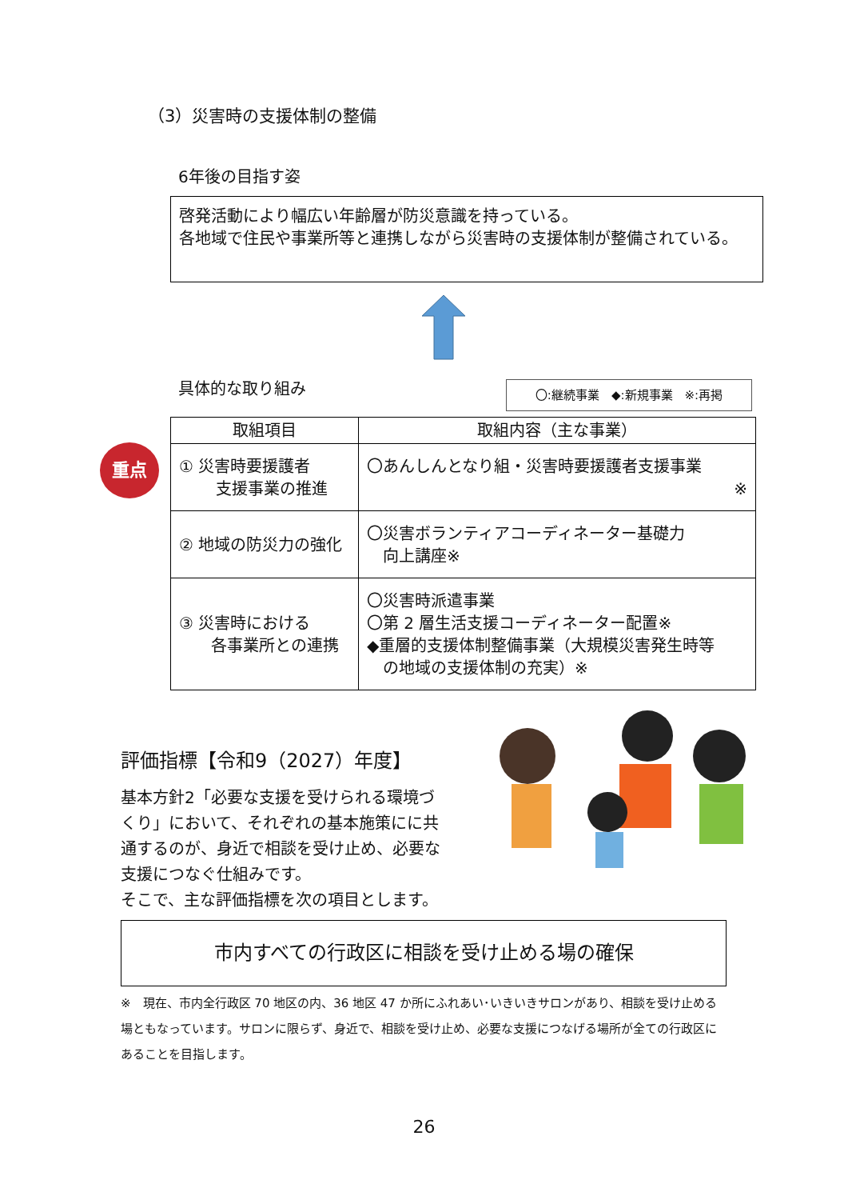（3）災害時の支援体制の整備
6年後の目指す姿
啓発活動により幅広い年齢層が防災意識を持っている。
各地域で住民や事業所等と連携しながら災害時の支援体制が整備されている。
具体的な取り組み 〇:継続事業　◆:新規事業　※:再掲
重点
| 取組項目 | 取組内容（主な事業） |
| --- | --- |
| ① 災害時要援護者 支援事業の推進 | 〇あんしんとなり組・災害時要援護者支援事業 ※ |
| ② 地域の防災力の強化 | 〇災害ボランティアコーディネーター基礎力 向上講座※ |
| ③ 災害時における 各事業所との連携 | 〇災害時派遣事業 〇第 2 層生活支援コーディネーター配置※ ◆重層的支援体制整備事業（大規模災害発生時等 の地域の支援体制の充実）※ |
評価指標【令和9（2027）年度】
基本方針2「必要な支援を受けられる環境づくり」において、それぞれの基本施策にに共通するのが、身近で相談を受け止め、必要な支援につなぐ仕組みです。
そこで、主な評価指標を次の項目とします。
市内すべての行政区に相談を受け止める場の確保
※　現在、市内全行政区 70 地区の内、36 地区 47 か所にふれあい･いきいきサロンがあり、相談を受け止める場ともなっています。サロンに限らず、身近で、相談を受け止め、必要な支援につなげる場所が全ての行政区にあることを目指します。
26